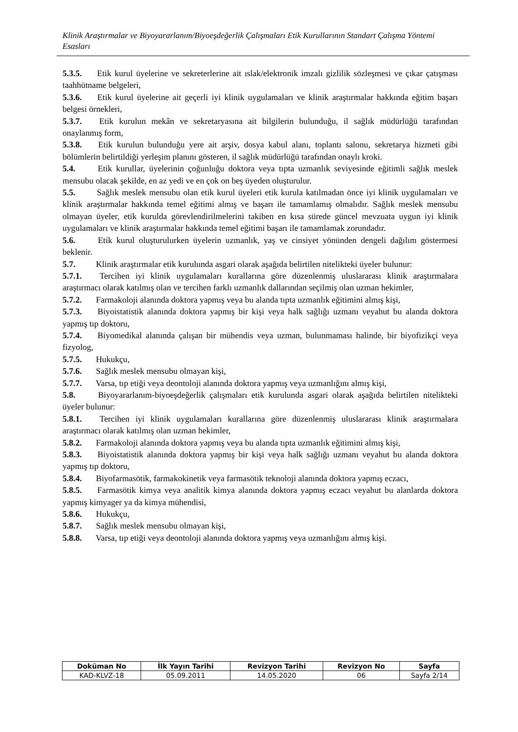Klinik Araştırmalar ve Biyoyararlanım/Biyoeşdeğerlik Çalışmaları Etik Kurullarının Standart Çalışma Yöntemi Esasları
5.3.5. Etik kurul üyelerine ve sekreterlerine ait ıslak/elektronik imzalı gizlilik sözleşmesi ve çıkar çatışması taahhütname belgeleri,
5.3.6. Etik kurul üyelerine ait geçerli iyi klinik uygulamaları ve klinik araştırmalar hakkında eğitim başarı belgesi örnekleri,
5.3.7. Etik kurulun mekân ve sekretaryasına ait bilgilerin bulunduğu, il sağlık müdürlüğü tarafından onaylanmış form,
5.3.8. Etik kurulun bulunduğu yere ait arşiv, dosya kabul alanı, toplantı salonu, sekretarya hizmeti gibi bölümlerin belirtildiği yerleşim planını gösteren, il sağlık müdürlüğü tarafından onaylı kroki.
5.4. Etik kurullar, üyelerinin çoğunluğu doktora veya tıpta uzmanlık seviyesinde eğitimli sağlık meslek mensubu olacak şekilde, en az yedi ve en çok on beş üyeden oluşturulur.
5.5. Sağlık meslek mensubu olan etik kurul üyeleri etik kurula katılmadan önce iyi klinik uygulamaları ve klinik araştırmalar hakkında temel eğitimi almış ve başarı ile tamamlamış olmalıdır. Sağlık meslek mensubu olmayan üyeler, etik kurulda görevlendirilmelerini takiben en kısa sürede güncel mevzuata uygun iyi klinik uygulamaları ve klinik araştırmalar hakkında temel eğitimi başarı ile tamamlamak zorundadır.
5.6. Etik kurul oluşturulurken üyelerin uzmanlık, yaş ve cinsiyet yönünden dengeli dağılım göstermesi beklenir.
5.7. Klinik araştırmalar etik kurulunda asgari olarak aşağıda belirtilen nitelikteki üyeler bulunur:
5.7.1. Tercihen iyi klinik uygulamaları kurallarına göre düzenlenmiş uluslararası klinik araştırmalara araştırmacı olarak katılmış olan ve tercihen farklı uzmanlık dallarından seçilmiş olan uzman hekimler,
5.7.2. Farmakoloji alanında doktora yapmış veya bu alanda tıpta uzmanlık eğitimini almış kişi,
5.7.3. Biyoistatistik alanında doktora yapmış bir kişi veya halk sağlığı uzmanı veyahut bu alanda doktora yapmış tıp doktoru,
5.7.4. Biyomedikal alanında çalışan bir mühendis veya uzman, bulunmaması halinde, bir biyofizikçi veya fizyolog,
5.7.5. Hukukçu,
5.7.6. Sağlık meslek mensubu olmayan kişi,
5.7.7. Varsa, tıp etiği veya deontoloji alanında doktora yapmış veya uzmanlığını almış kişi,
5.8. Biyoyararlanım-biyoeşdeğerlik çalışmaları etik kurulunda asgari olarak aşağıda belirtilen nitelikteki üyeler bulunur:
5.8.1. Tercihen iyi klinik uygulamaları kurallarına göre düzenlenmiş uluslararası klinik araştırmalara araştırmacı olarak katılmış olan uzman hekimler,
5.8.2. Farmakoloji alanında doktora yapmış veya bu alanda tıpta uzmanlık eğitimini almış kişi,
5.8.3. Biyoistatistik alanında doktora yapmış bir kişi veya halk sağlığı uzmanı veyahut bu alanda doktora yapmış tıp doktoru,
5.8.4. Biyofarmasötik, farmakokinetik veya farmasötik teknoloji alanında doktora yapmış eczacı,
5.8.5. Farmasötik kimya veya analitik kimya alanında doktora yapmış eczacı veyahut bu alanlarda doktora yapmış kimyager ya da kimya mühendisi,
5.8.6. Hukukçu,
5.8.7. Sağlık meslek mensubu olmayan kişi,
5.8.8. Varsa, tıp etiği veya deontoloji alanında doktora yapmış veya uzmanlığını almış kişi.
| Doküman No | İlk Yayın Tarihi | Revizyon Tarihi | Revizyon No | Sayfa |
| --- | --- | --- | --- | --- |
| KAD-KLVZ-18 | 05.09.2011 | 14.05.2020 | 06 | Sayfa 2/14 |